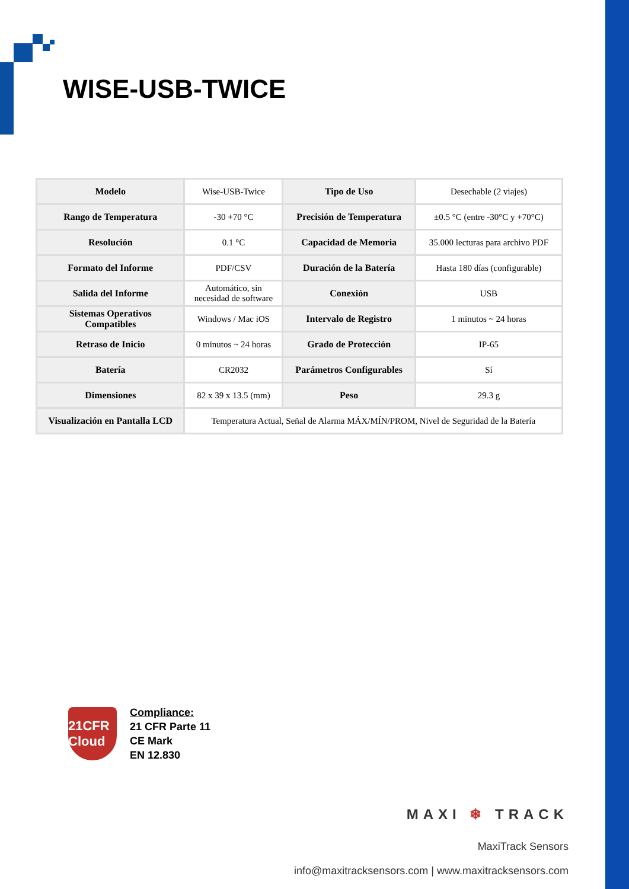WISE-USB-TWICE
| Modelo | Wise-USB-Twice | Tipo de Uso | Desechable (2 viajes) |
| Rango de Temperatura | -30 +70 °C | Precisión de Temperatura | ±0.5 °C (entre -30°C y +70°C) |
| Resolución | 0.1 °C | Capacidad de Memoria | 35.000 lecturas para archivo PDF |
| Formato del Informe | PDF/CSV | Duración de la Batería | Hasta 180 días (configurable) |
| Salida del Informe | Automático, sin necesidad de software | Conexión | USB |
| Sistemas Operativos Compatibles | Windows / Mac iOS | Intervalo de Registro | 1 minutos ~ 24 horas |
| Retraso de Inicio | 0 minutos ~ 24 horas | Grado de Protección | IP-65 |
| Batería | CR2032 | Parámetros Configurables | Sí |
| Dimensiones | 82 x 39 x 13.5 (mm) | Peso | 29.3 g |
| Visualización en Pantalla LCD | Temperatura Actual, Señal de Alarma MÁX/MÍN/PROM, Nivel de Seguridad de la Batería | | |
21CFR Cloud
Compliance:
21 CFR Parte 11
CE Mark
EN 12.830
MAXI ❄ TRACK
MaxiTrack Sensors
info@maxitracksensors.com | www.maxitracksensors.com